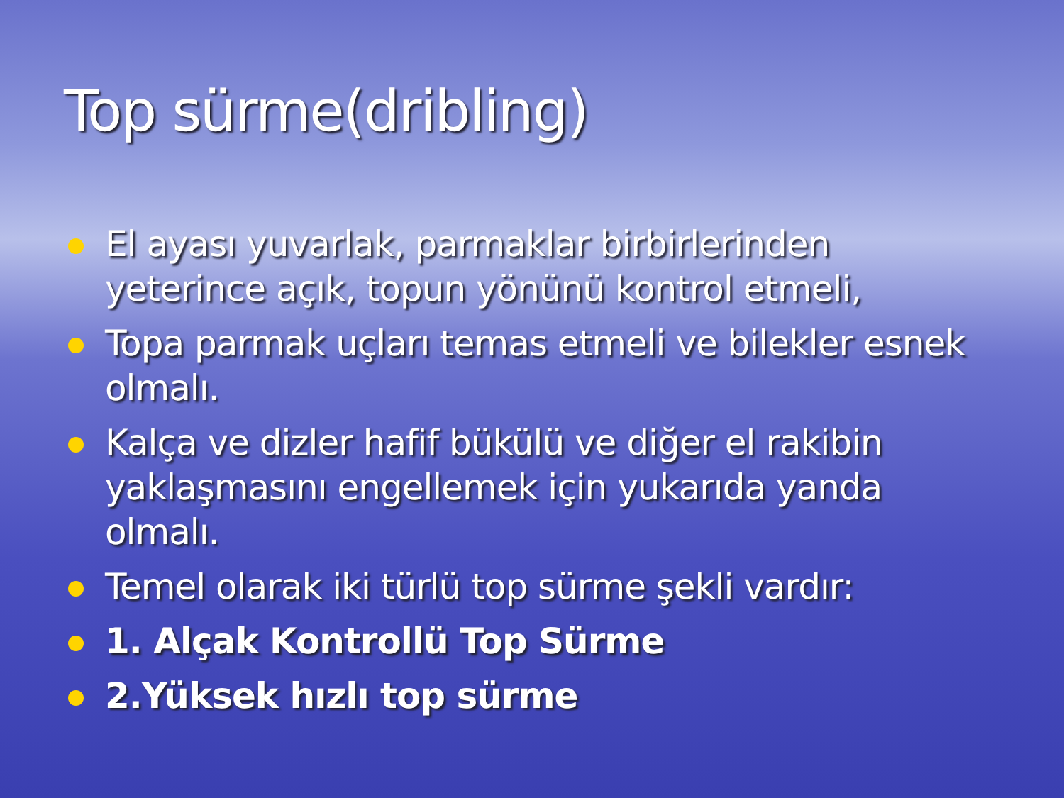Top sürme(dribling)
El ayası yuvarlak, parmaklar birbirlerinden yeterince açık, topun yönünü kontrol etmeli,
Topa parmak uçları temas etmeli ve bilekler esnek olmalı.
Kalça ve dizler hafif bükülü ve diğer el rakibin yaklaşmasını engellemek için yukarıda yanda olmalı.
Temel olarak iki türlü top sürme şekli vardır:
1. Alçak Kontrollü Top Sürme
2.Yüksek hızlı top sürme